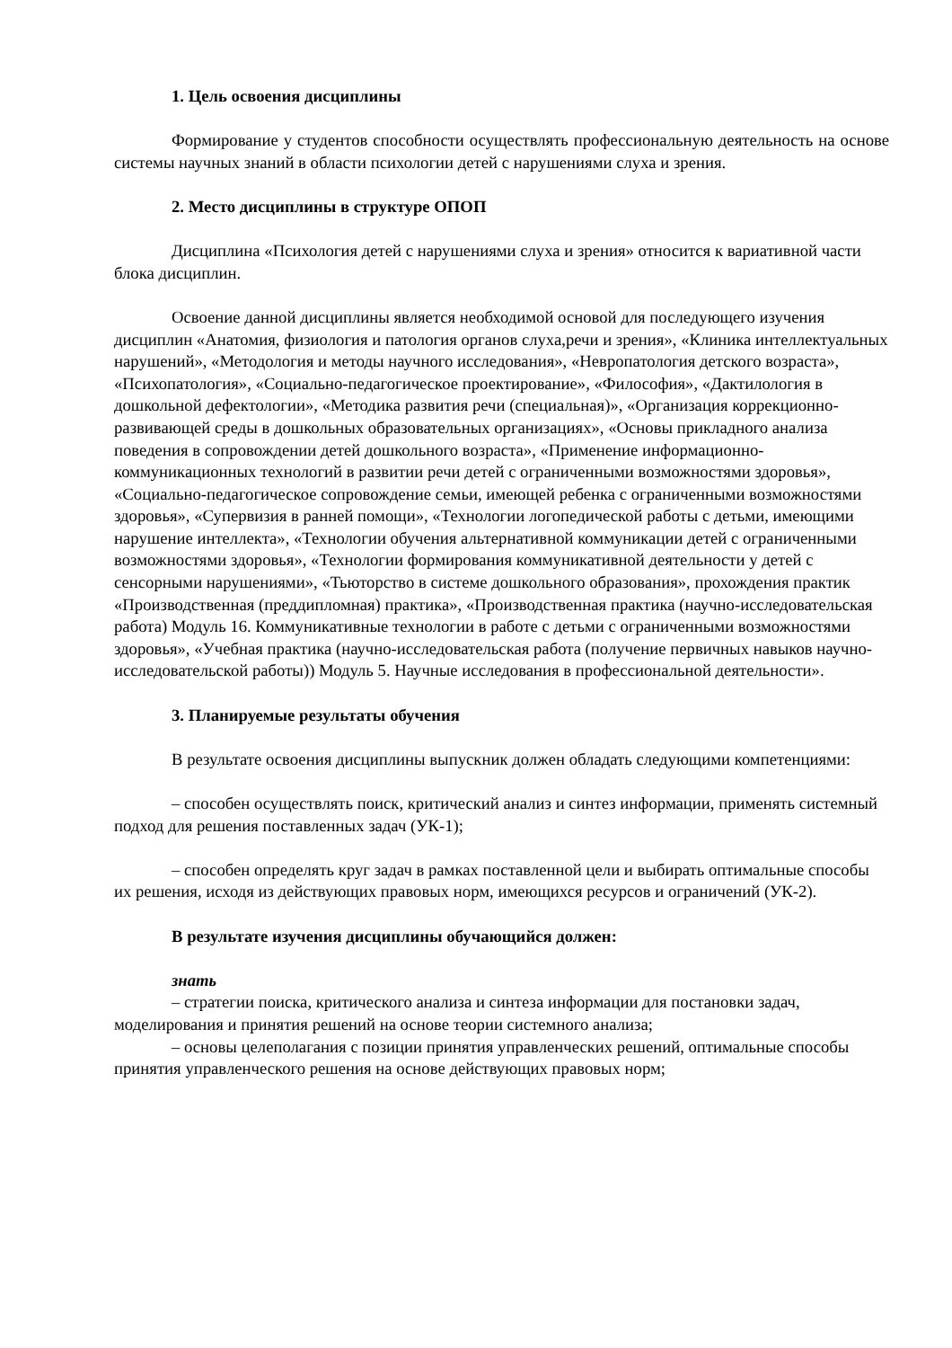1. Цель освоения дисциплины
Формирование у студентов способности осуществлять профессиональную деятельность на основе системы научных знаний в области психологии детей с нарушениями слуха и зрения.
2. Место дисциплины в структуре ОПОП
Дисциплина «Психология детей с нарушениями слуха и зрения» относится к вариативной части блока дисциплин.
Освоение данной дисциплины является необходимой основой для последующего изучения дисциплин «Анатомия, физиология и патология органов слуха,речи и зрения», «Клиника интеллектуальных нарушений», «Методология и методы научного исследования», «Невропатология детского возраста», «Психопатология», «Социально-педагогическое проектирование», «Философия», «Дактилология в дошкольной дефектологии», «Методика развития речи (специальная)», «Организация коррекционно-развивающей среды в дошкольных образовательных организациях», «Основы прикладного анализа поведения в сопровождении детей дошкольного возраста», «Применение информационно-коммуникационных технологий в развитии речи детей с ограниченными возможностями здоровья», «Социально-педагогическое сопровождение семьи, имеющей ребенка с ограниченными возможностями здоровья», «Супервизия в ранней помощи», «Технологии логопедической работы с детьми, имеющими нарушение интеллекта», «Технологии обучения альтернативной коммуникации детей с ограниченными возможностями здоровья», «Технологии формирования коммуникативной деятельности у детей с сенсорными нарушениями», «Тьюторство в системе дошкольного образования», прохождения практик «Производственная (преддипломная) практика», «Производственная практика (научно-исследовательская работа) Модуль 16. Коммуникативные технологии в работе с детьми с ограниченными возможностями здоровья», «Учебная практика (научно-исследовательская работа (получение первичных навыков научно-исследовательской работы)) Модуль 5. Научные исследования в профессиональной деятельности».
3. Планируемые результаты обучения
В результате освоения дисциплины выпускник должен обладать следующими компетенциями:
– способен осуществлять поиск, критический анализ и синтез информации, применять системный подход для решения поставленных задач (УК-1);
– способен определять круг задач в рамках поставленной цели и выбирать оптимальные способы их решения, исходя из действующих правовых норм, имеющихся ресурсов и ограничений (УК-2).
В результате изучения дисциплины обучающийся должен:
знать
– стратегии поиска, критического анализа и синтеза информации для постановки задач, моделирования и принятия решений на основе теории системного анализа;
– основы целеполагания с позиции принятия управленческих решений, оптимальные способы принятия управленческого решения на основе действующих правовых норм;